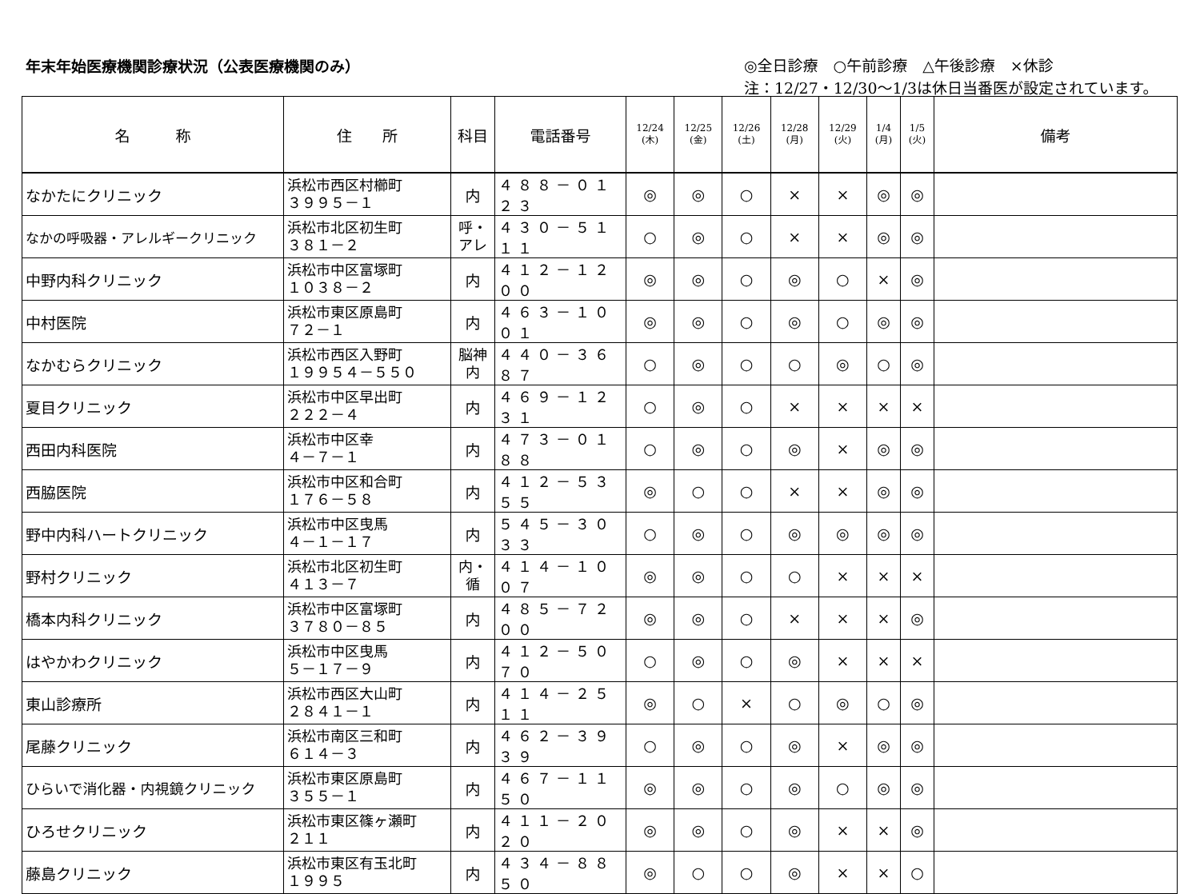年末年始医療機関診療状況（公表医療機関のみ）
◎全日診療　○午前診療　△午後診療　×休診
注：12/27・12/30～1/3は休日当番医が設定されています。
| 名 称 | 住 所 | 科目 | 電話番号 | 12/24 (木) | 12/25 (金) | 12/26 (土) | 12/28 (月) | 12/29 (火) | 1/4 (月) | 1/5 (火) | 備考 |
| --- | --- | --- | --- | --- | --- | --- | --- | --- | --- | --- | --- |
| なかたにクリニック | 浜松市西区村櫛町 ３９９５－１ | 内 | ４８８－０１２３ | ◎ | ◎ | ○ | × | × | ◎ | ◎ | |
| なかの呼吸器・アレルギークリニック | 浜松市北区初生町 ３８１－２ | 呼・ アレ | ４３０－５１１１ | ○ | ◎ | ○ | × | × | ◎ | ◎ | |
| 中野内科クリニック | 浜松市中区富塚町 １０３８－２ | 内 | ４１２－１２００ | ◎ | ◎ | ○ | ◎ | ○ | × | ◎ | |
| 中村医院 | 浜松市東区原島町 ７２－１ | 内 | ４６３－１００１ | ◎ | ◎ | ○ | ◎ | ○ | ◎ | ◎ | |
| なかむらクリニック | 浜松市西区入野町 １９９５４－５５０ | 脳神 内 | ４４０－３６８７ | ○ | ◎ | ○ | ○ | ◎ | ○ | ◎ | |
| 夏目クリニック | 浜松市中区早出町 ２２２－４ | 内 | ４６９－１２３１ | ○ | ◎ | ○ | × | × | × | × | |
| 西田内科医院 | 浜松市中区幸 ４－７－１ | 内 | ４７３－０１８８ | ○ | ◎ | ○ | ◎ | × | ◎ | ◎ | |
| 西脇医院 | 浜松市中区和合町 １７６－５８ | 内 | ４１２－５３５５ | ◎ | ○ | ○ | × | × | ◎ | ◎ | |
| 野中内科ハートクリニック | 浜松市中区曳馬 ４－１－１７ | 内 | ５４５－３０３３ | ○ | ◎ | ○ | ◎ | ◎ | ◎ | ◎ | |
| 野村クリニック | 浜松市北区初生町 ４１３－７ | 内・ 循 | ４１４－１００７ | ◎ | ◎ | ○ | ○ | × | × | × | |
| 橋本内科クリニック | 浜松市中区富塚町 ３７８０－８５ | 内 | ４８５－７２００ | ◎ | ◎ | ○ | × | × | × | ◎ | |
| はやかわクリニック | 浜松市中区曳馬 ５－１７－９ | 内 | ４１２－５０７０ | ○ | ◎ | ○ | ◎ | × | × | × | |
| 東山診療所 | 浜松市西区大山町 ２８４１－１ | 内 | ４１４－２５１１ | ◎ | ○ | × | ○ | ◎ | ○ | ◎ | |
| 尾藤クリニック | 浜松市南区三和町 ６１４－３ | 内 | ４６２－３９３９ | ○ | ◎ | ○ | ◎ | × | ◎ | ◎ | |
| ひらいで消化器・内視鏡クリニック | 浜松市東区原島町 ３５５－１ | 内 | ４６７－１１５０ | ◎ | ◎ | ○ | ◎ | ○ | ◎ | ◎ | |
| ひろせクリニック | 浜松市東区篠ヶ瀬町 ２１１ | 内 | ４１１－２０２０ | ◎ | ◎ | ○ | ◎ | × | × | ◎ | |
| 藤島クリニック | 浜松市東区有玉北町 １９９５ | 内 | ４３４－８８５０ | ◎ | ○ | ○ | ◎ | × | × | ○ | |